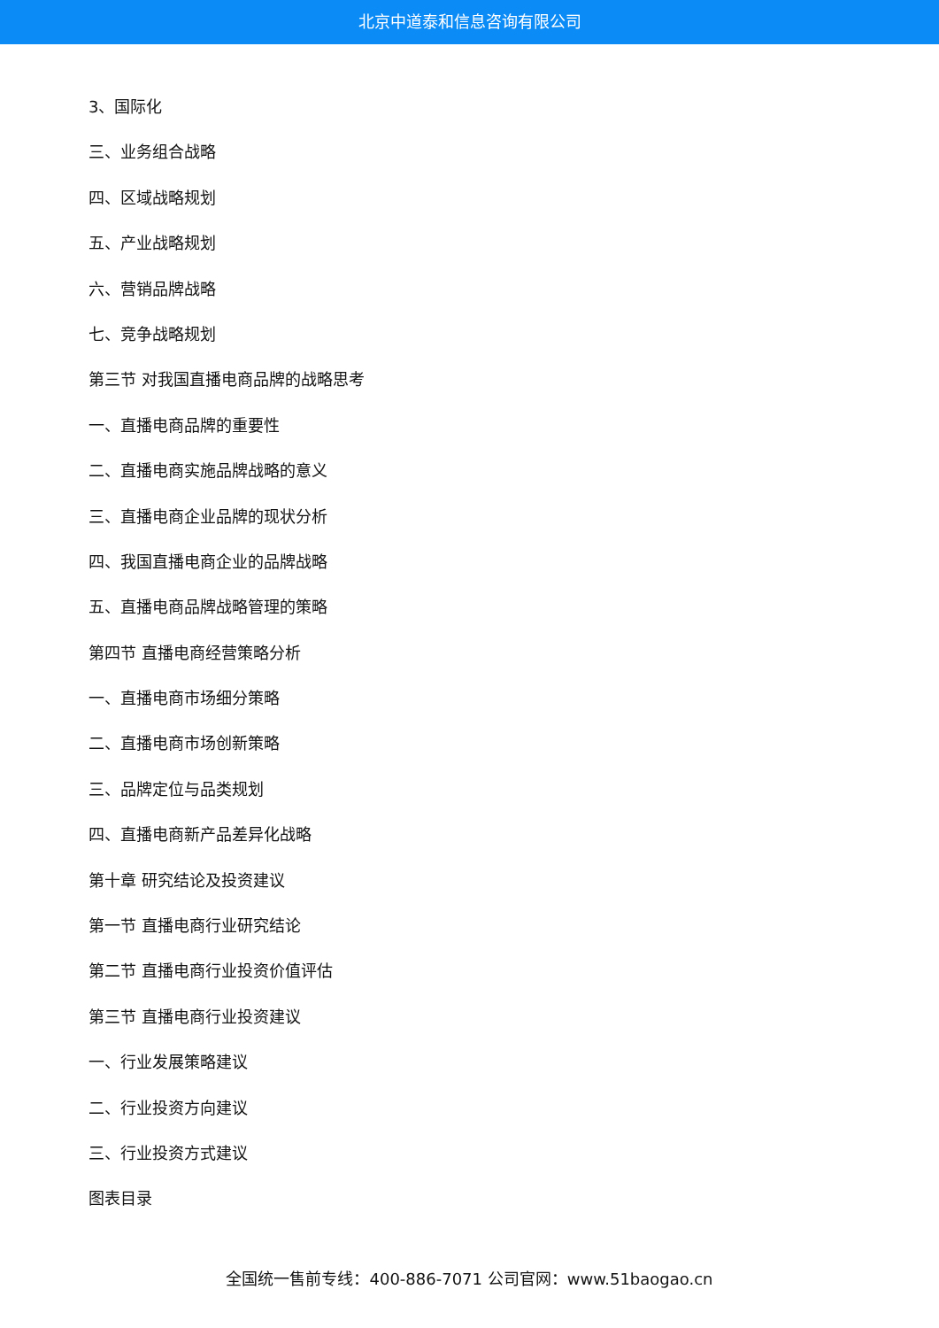北京中道泰和信息咨询有限公司
3、国际化
三、业务组合战略
四、区域战略规划
五、产业战略规划
六、营销品牌战略
七、竞争战略规划
第三节 对我国直播电商品牌的战略思考
一、直播电商品牌的重要性
二、直播电商实施品牌战略的意义
三、直播电商企业品牌的现状分析
四、我国直播电商企业的品牌战略
五、直播电商品牌战略管理的策略
第四节 直播电商经营策略分析
一、直播电商市场细分策略
二、直播电商市场创新策略
三、品牌定位与品类规划
四、直播电商新产品差异化战略
第十章 研究结论及投资建议
第一节 直播电商行业研究结论
第二节 直播电商行业投资价值评估
第三节 直播电商行业投资建议
一、行业发展策略建议
二、行业投资方向建议
三、行业投资方式建议
图表目录
全国统一售前专线：400-886-7071 公司官网：www.51baogao.cn